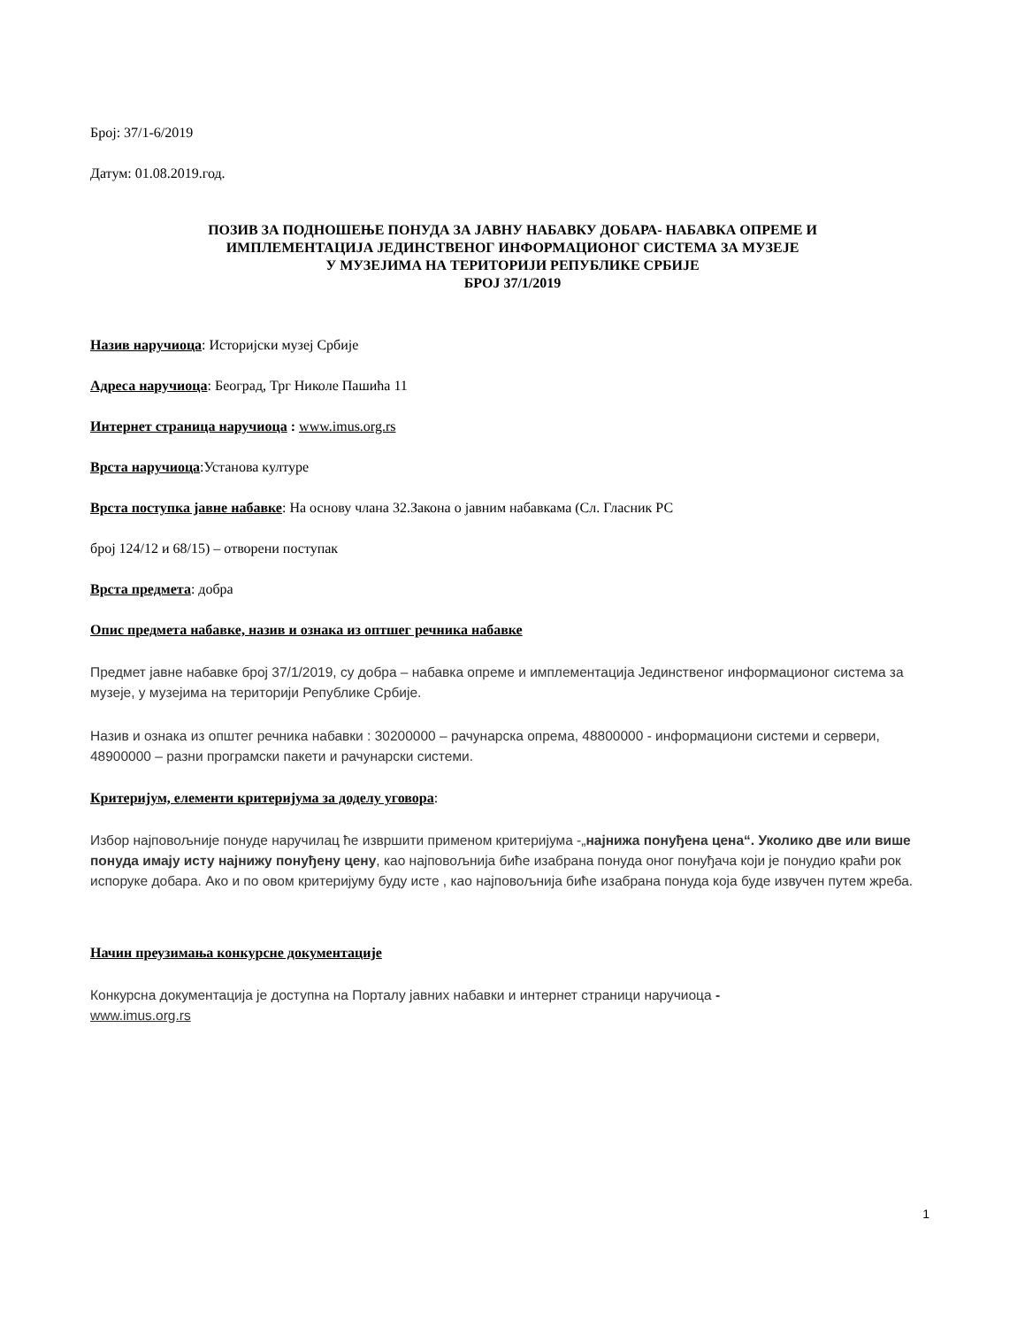Број: 37/1-6/2019
Датум: 01.08.2019.год.
ПОЗИВ ЗА ПОДНОШЕЊЕ ПОНУДА ЗА ЈАВНУ НАБАВКУ ДОБАРА- НАБАВКА ОПРЕМЕ И
ИМПЛЕМЕНТАЦИЈА ЈЕДИНСТВЕНОГ ИНФОРМАЦИОНОГ СИСТЕМА ЗА МУЗЕЈЕ
У МУЗЕЈИМА НА ТЕРИТОРИЈИ РЕПУБЛИКЕ СРБИЈЕ
БРОЈ 37/1/2019
Назив наручиоца: Историјски музеј Србије
Адреса наручиоца: Београд, Трг Николе Пашића 11
Интернет страница наручиоца : www.imus.org.rs
Врста наручиоца:Установа културе
Врста поступка јавне набавке: На основу члана 32.Закона о јавним набавкама (Сл. Гласник РС
број 124/12 и 68/15) – отворени поступак
Врста предмета: добра
Опис предмета набавке, назив и ознака из оптшег речника набавке
Предмет јавне набавке број 37/1/2019, су добра – набавка опреме и имплементација Јединственог информационог система за музеје, у музејима на територији Републике Србије.
Назив и ознака из општег речника набавки : 30200000 – рачунарска опрема, 48800000 - информациони системи и сервери, 48900000 – разни програмски пакети и рачунарски системи.
Критеријум, елементи критеријума за доделу уговора:
Избор најповољније понуде наручилац ће извршити применом критеријума -„најнижа понуђена цена“. Уколико две или више понуда имају исту најнижу понуђену цену, као најповољнија биће изабрана понуда оног понуђача који је понудио краћи рок испоруке добара. Ако и по овом критеријуму буду исте , као најповољнија биће изабрана понуда која буде извучен путем жреба.
Начин преузимања конкурсне документације
Конкурсна документација је доступна на Порталу јавних набавки и интернет страници наручиоца -
www.imus.org.rs
1